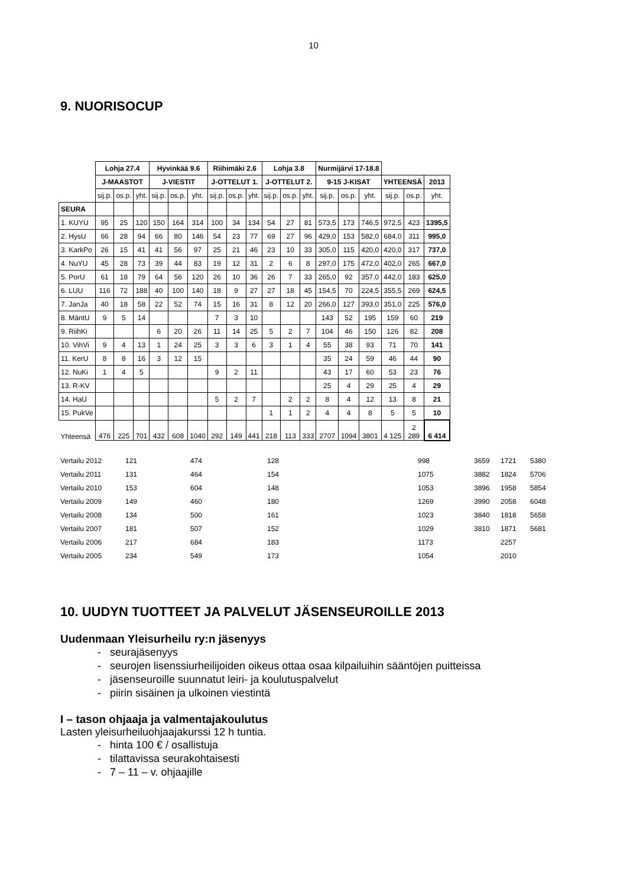10
9. NUORISOCUP
| | Lohja 27.4 | | | Hyvinkää 9.6 | | | Riihimäki 2.6 | | | Lohja 3.8 | | | Nurmijärvi 17-18.8 | | | | | |
| | J-MAASTOT | | | J-VIESTIT | | | J-OTTELUT 1. | | | J-OTTELUT 2. | | | 9-15 J-KISAT | | | YHTEENSÄ | | 2013 |
| | sij.p. | os.p. | yht. | sij.p. | os.p. | yht. | sij.p. | os.p. | yht. | sij.p. | os.p. | yht. | sij.p. | os.p. | yht. | sij.p. | os.p. | yht. |
| SEURA | | | | | | | | | | | | | | | | | | |
| 1. KUYU | 95 | 25 | 120 | 150 | 164 | 314 | 100 | 34 | 134 | 54 | 27 | 81 | 573,5 | 173 | 746,5 | 972,5 | 423 | 1395,5 |
| 2. HysU | 66 | 28 | 94 | 66 | 80 | 146 | 54 | 23 | 77 | 69 | 27 | 96 | 429,0 | 153 | 582,0 | 684,0 | 311 | 995,0 |
| 3. KarkPo | 26 | 15 | 41 | 41 | 56 | 97 | 25 | 21 | 46 | 23 | 10 | 33 | 305,0 | 115 | 420,0 | 420,0 | 317 | 737,0 |
| 4. NuYU | 45 | 28 | 73 | 39 | 44 | 83 | 19 | 12 | 31 | 2 | 6 | 8 | 297,0 | 175 | 472,0 | 402,0 | 265 | 667,0 |
| 5. PorU | 61 | 18 | 79 | 64 | 56 | 120 | 26 | 10 | 36 | 26 | 7 | 33 | 265,0 | 92 | 357,0 | 442,0 | 183 | 625,0 |
| 6. LUU | 116 | 72 | 188 | 40 | 100 | 140 | 18 | 9 | 27 | 27 | 18 | 45 | 154,5 | 70 | 224,5 | 355,5 | 269 | 624,5 |
| 7. JanJa | 40 | 18 | 58 | 22 | 52 | 74 | 15 | 16 | 31 | 8 | 12 | 20 | 266,0 | 127 | 393,0 | 351,0 | 225 | 576,0 |
| 8. MäntU | 9 | 5 | 14 | | | | 7 | 3 | 10 | | | | 143 | 52 | 195 | 159 | 60 | 219 |
| 9. RiihKi | | | | 6 | 20 | 26 | 11 | 14 | 25 | 5 | 2 | 7 | 104 | 46 | 150 | 126 | 82 | 208 |
| 10. VihVi | 9 | 4 | 13 | 1 | 24 | 25 | 3 | 3 | 6 | 3 | 1 | 4 | 55 | 38 | 93 | 71 | 70 | 141 |
| 11. KerU | 8 | 8 | 16 | 3 | 12 | 15 | | | | | | | 35 | 24 | 59 | 46 | 44 | 90 |
| 12. NuKi | 1 | 4 | 5 | | | | 9 | 2 | 11 | | | | 43 | 17 | 60 | 53 | 23 | 76 |
| 13. R-KV | | | | | | | | | | | | | 25 | 4 | 29 | 25 | 4 | 29 |
| 14. HaU | | | | | | | 5 | 2 | 7 | | 2 | 2 | 8 | 4 | 12 | 13 | 8 | 21 |
| 15. PukVe | | | | | | | | | | 1 | 1 | 2 | 4 | 4 | 8 | 5 | 5 | 10 |
| Yhteensä | 476 | 225 | 701 | 432 | 608 | 1040 | 292 | 149 | 441 | 218 | 113 | 333 | 2707 | 1094 | 3801 | 4 125 | 2 289 | 6 414 |
| Vertailu 2012 | 121 | 474 | 128 | 998 | 3659 | 1721 | 5380 |
| Vertailu 2011 | 131 | 464 | 154 | 1075 | 3882 | 1824 | 5706 |
| Vertailu 2010 | 153 | 604 | 148 | 1053 | 3896 | 1958 | 5854 |
| Vertailu 2009 | 149 | 460 | 180 | 1269 | 3990 | 2058 | 6048 |
| Vertailu 2008 | 134 | 500 | 161 | 1023 | 3840 | 1818 | 5658 |
| Vertailu 2007 | 181 | 507 | 152 | 1029 | 3810 | 1871 | 5681 |
| Vertailu 2006 | 217 | 684 | 183 | 1173 | | 2257 | |
| Vertailu 2005 | 234 | 549 | 173 | 1054 | | 2010 | |
10. UUDYN TUOTTEET JA PALVELUT JÄSENSEUROILLE 2013
Uudenmaan Yleisurheilu ry:n jäsenyys
- seurajäsenyys
- seurojen lisenssiurheilijoiden oikeus ottaa osaa kilpailuihin sääntöjen puitteissa
- jäsenseuroille suunnatut leiri- ja koulutuspalvelut
- piirin sisäinen ja ulkoinen viestintä
I – tason ohjaaja ja valmentajakoulutus
Lasten yleisurheiluohjaajakurssi 12 h tuntia.
- hinta 100 € / osallistuja
- tilattavissa seurakohtaisesti
- 7 – 11 – v. ohjaajille